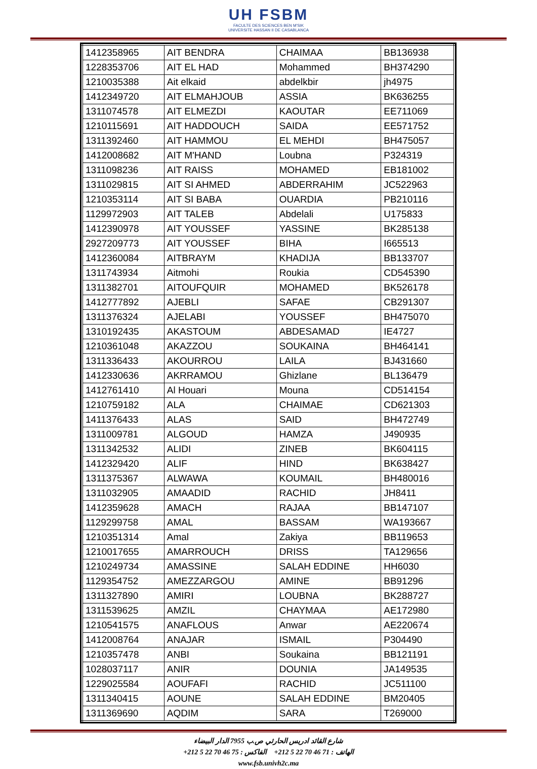UH FSBM
FACULTE DES SCIENCES BEN M'SIK
UNIVERSITE HASSAN II DE CASABLANCA
| 1412358965 | AIT BENDRA | CHAIMAA | BB136938 |
| 1228353706 | AIT EL HAD | Mohammed | BH374290 |
| 1210035388 | Ait elkaid | abdelkbir | jh4975 |
| 1412349720 | AIT ELMAHJOUB | ASSIA | BK636255 |
| 1311074578 | AIT ELMEZDI | KAOUTAR | EE711069 |
| 1210115691 | AIT HADDOUCH | SAIDA | EE571752 |
| 1311392460 | AIT HAMMOU | EL MEHDI | BH475057 |
| 1412008682 | AIT M'HAND | Loubna | P324319 |
| 1311098236 | AIT RAISS | MOHAMED | EB181002 |
| 1311029815 | AIT SI AHMED | ABDERRAHIM | JC522963 |
| 1210353114 | AIT SI BABA | OUARDIA | PB210116 |
| 1129972903 | AIT TALEB | Abdelali | U175833 |
| 1412390978 | AIT YOUSSEF | YASSINE | BK285138 |
| 2927209773 | AIT YOUSSEF | BIHA | I665513 |
| 1412360084 | AITBRAYM | KHADIJA | BB133707 |
| 1311743934 | Aitmohi | Roukia | CD545390 |
| 1311382701 | AITOUFQUIR | MOHAMED | BK526178 |
| 1412777892 | AJEBLI | SAFAE | CB291307 |
| 1311376324 | AJELABI | YOUSSEF | BH475070 |
| 1310192435 | AKASTOUM | ABDESAMAD | IE4727 |
| 1210361048 | AKAZZOU | SOUKAINA | BH464141 |
| 1311336433 | AKOURROU | LAILA | BJ431660 |
| 1412330636 | AKRRAMOU | Ghizlane | BL136479 |
| 1412761410 | Al Houari | Mouna | CD514154 |
| 1210759182 | ALA | CHAIMAE | CD621303 |
| 1411376433 | ALAS | SAID | BH472749 |
| 1311009781 | ALGOUD | HAMZA | J490935 |
| 1311342532 | ALIDI | ZINEB | BK604115 |
| 1412329420 | ALIF | HIND | BK638427 |
| 1311375367 | ALWAWA | KOUMAIL | BH480016 |
| 1311032905 | AMAADID | RACHID | JH8411 |
| 1412359628 | AMACH | RAJAA | BB147107 |
| 1129299758 | AMAL | BASSAM | WA193667 |
| 1210351314 | Amal | Zakiya | BB119653 |
| 1210017655 | AMARROUCH | DRISS | TA129656 |
| 1210249734 | AMASSINE | SALAH EDDINE | HH6030 |
| 1129354752 | AMEZZARGOU | AMINE | BB91296 |
| 1311327890 | AMIRI | LOUBNA | BK288727 |
| 1311539625 | AMZIL | CHAYMAA | AE172980 |
| 1210541575 | ANAFLOUS | Anwar | AE220674 |
| 1412008764 | ANAJAR | ISMAIL | P304490 |
| 1210357478 | ANBI | Soukaina | BB121191 |
| 1028037117 | ANIR | DOUNIA | JA149535 |
| 1229025584 | AOUFAFI | RACHID | JC511100 |
| 1311340415 | AOUNE | SALAH EDDINE | BM20405 |
| 1311369690 | AQDIM | SARA | T269000 |
شارع القائد ادريس الحارثي ص.ب 7955 الدار البيضاء
الهاتف : 71 46 70 22 5 212+ الفاكس : 75 46 70 22 5 212+
www.fsb.univh2c.ma